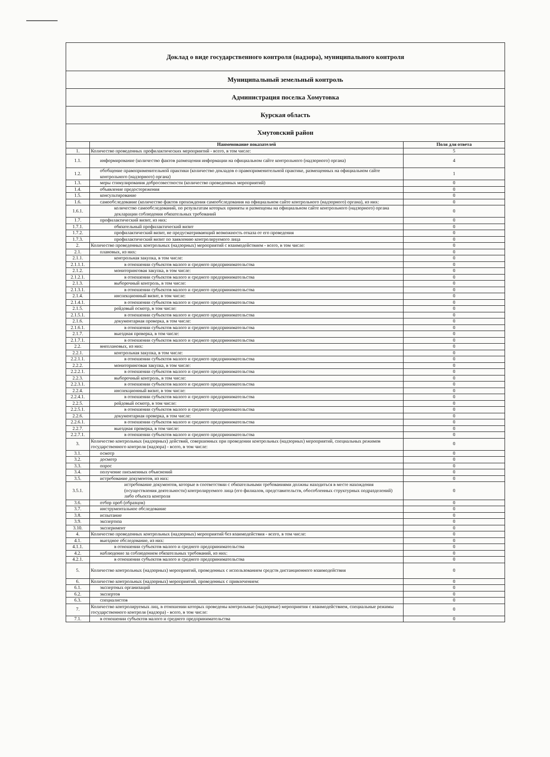| Доклад о виде государственного контроля (надзора), муниципального контроля | | |
| Муниципальный земельный контроль | | |
| Администрация поселка Хомутовка | | |
| Курская область | | |
| Хмутовский район | | |
| | Наименование показателей | Поля для ответа |
| 1. | Количество проведенных профилактических мероприятий - всего, в том числе: | 5 |
| 1.1. | информирование (количество фактов размещения информации на официальном сайте контрольного (надзорного) органа) | 4 |
| 1.2. | обобщение правоприменительной практики (количество докладов о правоприменительной практике, размещенных на официальном сайте контрольного (надзорного) органа) | 1 |
| 1.3. | меры стимулирования добросовестности (количество проведенных мероприятий) | 0 |
| 1.4. | объявление предостережения | 0 |
| 1.5. | консультирование | 0 |
| 1.6. | самообследование (количество фактов прохождения самообследования на официальном сайте контрольного (надзорного) органа), из них: | 0 |
| 1.6.1. | количество самообследований, по результатам которых приняты и размещены на официальном сайте контрольного (надзорного) органа декларации соблюдения обязательных требований | 0 |
| 1.7. | профилактический визит, из них: | 0 |
| 1.7.1. | обязательный профилактический визит | 0 |
| 1.7.2. | профилактический визит, не предусматривающий возможность отказа от его проведения | 0 |
| 1.7.3. | профилактический визит по заявлению контролируемого лица | 0 |
| 2. | Количество проведенных контрольных (надзорных) мероприятий с взаимодействием - всего, в том числе: | 0 |
| 2.1. | плановых, из них: | 0 |
| 2.1.1. | контрольная закупка, в том числе: | 0 |
| 2.1.1.1. | в отношении субъектов малого и среднего предпринимательства | 0 |
| 2.1.2. | мониторинговая закупка, в том числе: | 0 |
| 2.1.2.1. | в отношении субъектов малого и среднего предпринимательства | 0 |
| 2.1.3. | выборочный контроль, в том числе: | 0 |
| 2.1.3.1. | в отношении субъектов малого и среднего предпринимательства | 0 |
| 2.1.4. | инспекционный визит, в том числе: | 0 |
| 2.1.4.1. | в отношении субъектов малого и среднего предпринимательства | 0 |
| 2.1.5. | рейдовый осмотр, в том числе: | 0 |
| 2.1.5.1. | в отношении субъектов малого и среднего предпринимательства | 0 |
| 2.1.6. | документарная проверка, в том числе: | 0 |
| 2.1.6.1. | в отношении субъектов малого и среднего предпринимательства | 0 |
| 2.1.7. | выездная проверка, в том числе: | 0 |
| 2.1.7.1. | в отношении субъектов малого и среднего предпринимательства | 0 |
| 2.2. | внеплановых, из них: | 0 |
| 2.2.1. | контрольная закупка, в том числе: | 0 |
| 2.2.1.1. | в отношении субъектов малого и среднего предпринимательства | 0 |
| 2.2.2. | мониторинговая закупка, в том числе: | 0 |
| 2.2.2.1. | в отношении субъектов малого и среднего предпринимательства | 0 |
| 2.2.3. | выборочный контроль, в том числе: | 0 |
| 2.2.3.1. | в отношении субъектов малого и среднего предпринимательства | 0 |
| 2.2.4. | инспекционный визит, в том числе: | 0 |
| 2.2.4.1. | в отношении субъектов малого и среднего предпринимательства | 0 |
| 2.2.5. | рейдовый осмотр, в том числе: | 0 |
| 2.2.5.1. | в отношении субъектов малого и среднего предпринимательства | 0 |
| 2.2.6. | документарная проверка, в том числе: | 0 |
| 2.2.6.1. | в отношении субъектов малого и среднего предпринимательства | 0 |
| 2.2.7. | выездная проверка, в том числе: | 0 |
| 2.2.7.1. | в отношении субъектов малого и среднего предпринимательства | 0 |
| 3. | Количество контрольных (надзорных) действий, совершенных при проведении контрольных (надзорных) мероприятий, специальных режимов государственного контроля (надзора) - всего, в том числе: | 0 |
| 3.1. | осмотр | 0 |
| 3.2. | досмотр | 0 |
| 3.3. | опрос | 0 |
| 3.4. | получение письменных объяснений | 0 |
| 3.5. | истребование документов, из них: | 0 |
| 3.5.1. | истребование документов, которые в соответствии с обязательными требованиями должны находиться в месте нахождения (осуществления деятельности) контролируемого лица (его филиалов, представительств, обособленных структурных подразделений) либо объекта контроля | 0 |
| 3.6. | отбор проб (образцов) | 0 |
| 3.7. | инструментальное обследование | 0 |
| 3.8. | испытание | 0 |
| 3.9. | экспертиза | 0 |
| 3.10. | эксперимент | 0 |
| 4. | Количество проведенных контрольных (надзорных) мероприятий без взаимодействия - всего, в том числе: | 0 |
| 4.1. | выездное обследование, из них: | 0 |
| 4.1.1. | в отношении субъектов малого и среднего предпринимательства | 0 |
| 4.2. | наблюдение за соблюдением обязательных требований, из них: | 0 |
| 4.2.1. | в отношении субъектов малого и среднего предпринимательства | 0 |
| 5. | Количество контрольных (надзорных) мероприятий, проведенных с использованием средств дистанционного взаимодействия | 0 |
| 6. | Количество контрольных (надзорных) мероприятий, проведенных с привлечением: | 0 |
| 6.1. | экспертных организаций | 0 |
| 6.2. | экспертов | 0 |
| 6.3. | специалистов | 0 |
| 7. | Количество контролируемых лиц, в отношении которых проведены контрольные (надзорные) мероприятия с взаимодействием, специальные режимы государственного контроля (надзора) - всего, в том числе: | 0 |
| 7.1. | в отношении субъектов малого и среднего предпринимательства | 0 |